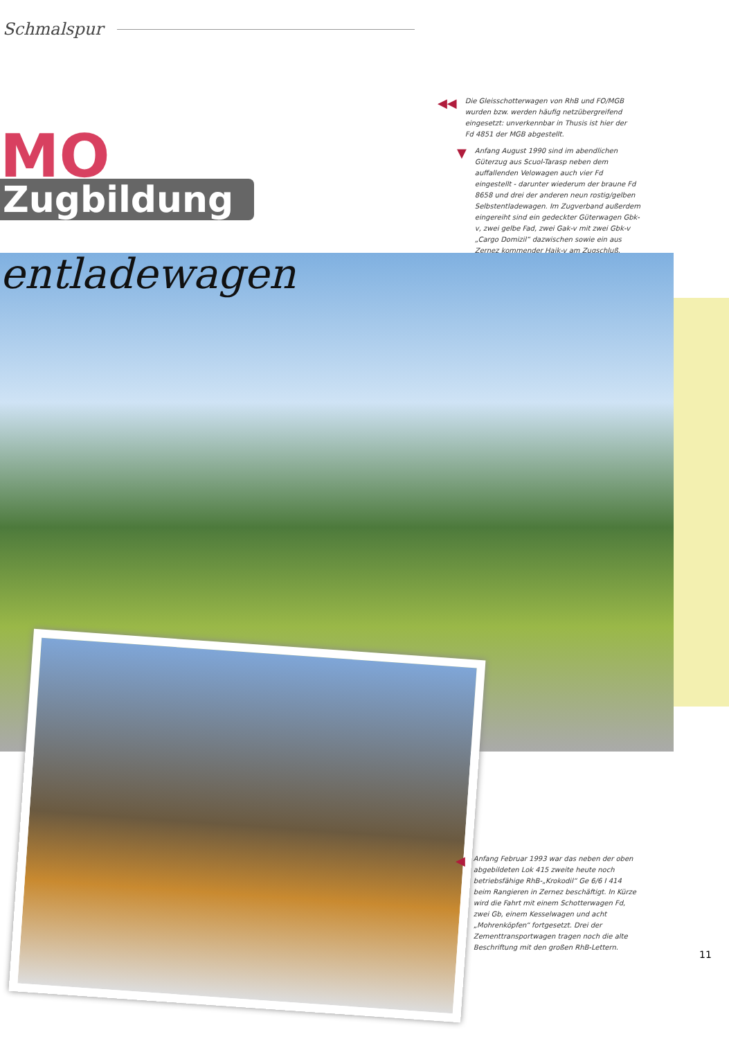Schmalspur
◀◀
Die Gleisschotterwagen von RhB und FO/MGB wurden bzw. werden häufig netzübergreifend eingesetzt: unverkennbar in Thusis ist hier der Fd 4851 der MGB abgestellt.
▼
Anfang August 1990 sind im abendlichen Güterzug aus Scuol-Tarasp neben dem auffallenden Velowagen auch vier Fd eingestellt - darunter wiederum der braune Fd 8658 und drei der anderen neun rostig/gelben Selbstentladewagen. Im Zugverband außerdem eingereiht sind ein gedeckter Güterwagen Gbk-v, zwei gelbe Fad, zwei Gak-v mit zwei Gbk-v „Cargo Domizil“ dazwischen sowie ein aus Zernez kommender Haik-v am Zugschluß.
MO
Zugbildung
entladewagen
◀
Anfang Februar 1993 war das neben der oben abgebildeten Lok 415 zweite heute noch betriebsfähige RhB-„Krokodil“ Ge 6/6 I 414 beim Rangieren in Zernez beschäftigt. In Kürze wird die Fahrt mit einem Schotterwagen Fd, zwei Gb, einem Kesselwagen und acht „Mohrenköpfen“ fortgesetzt. Drei der Zementtransportwagen tragen noch die alte Beschriftung mit den großen RhB-Lettern.
11